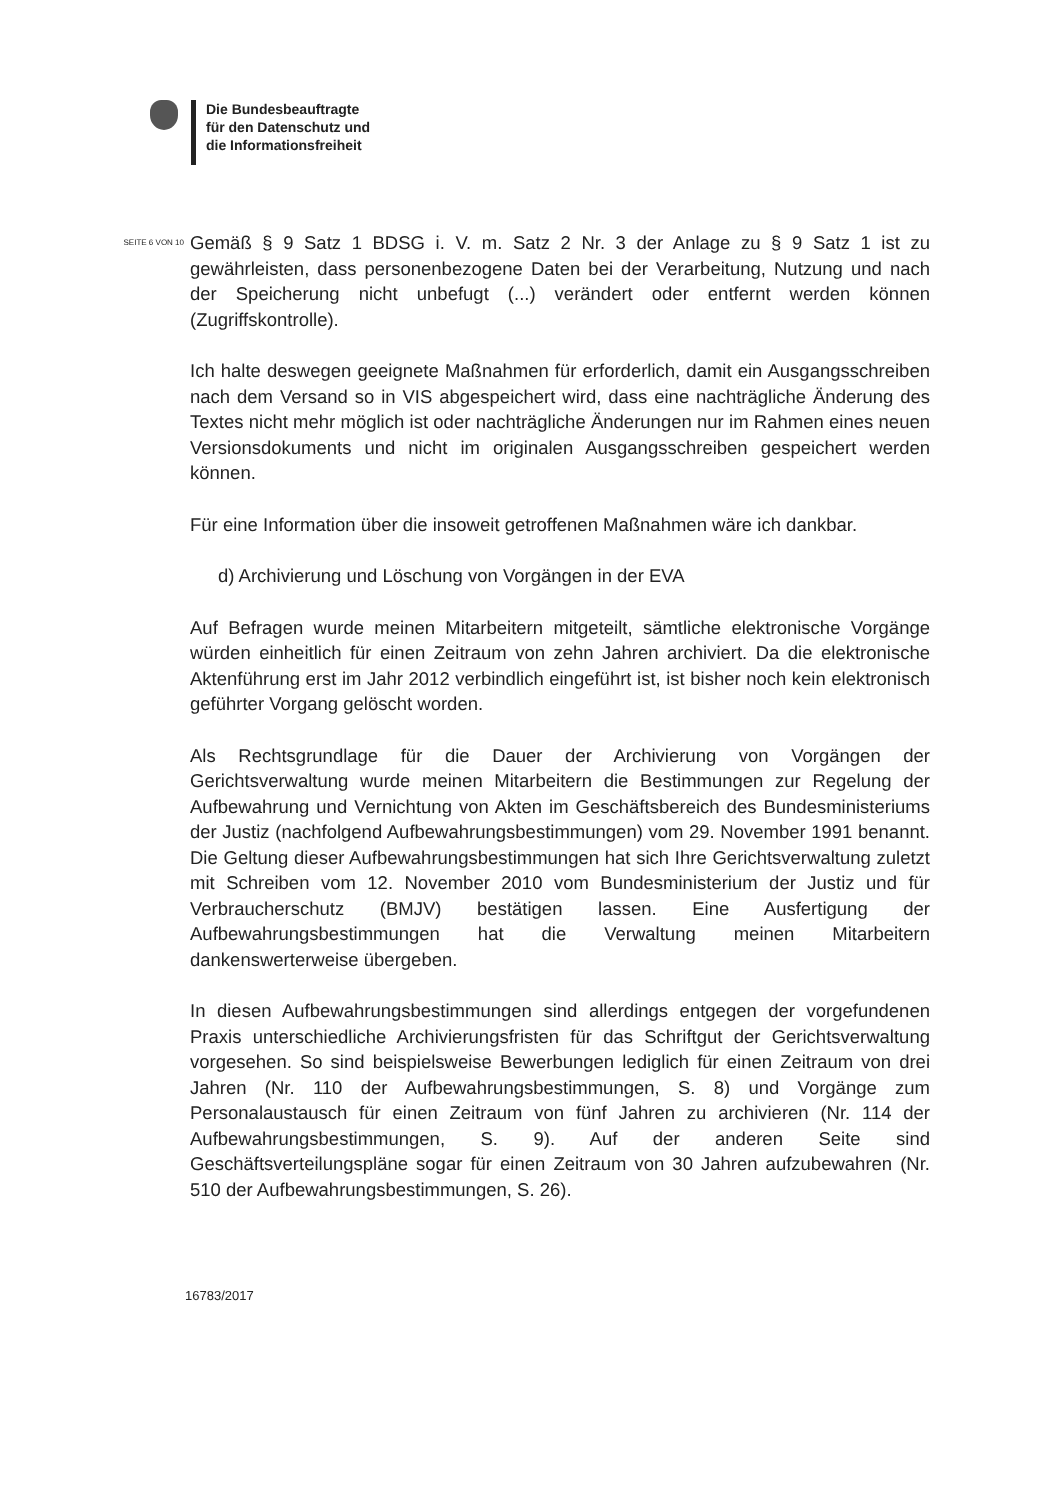Die Bundesbeauftragte
für den Datenschutz und
die Informationsfreiheit
SEITE 6 VON 10
Gemäß § 9 Satz 1 BDSG i. V. m. Satz 2 Nr. 3 der Anlage zu § 9 Satz 1 ist zu gewährleisten, dass personenbezogene Daten bei der Verarbeitung, Nutzung und nach der Speicherung nicht unbefugt (...) verändert oder entfernt werden können (Zugriffskontrolle).
Ich halte deswegen geeignete Maßnahmen für erforderlich, damit ein Ausgangsschreiben nach dem Versand so in VIS abgespeichert wird, dass eine nachträgliche Änderung des Textes nicht mehr möglich ist oder nachträgliche Änderungen nur im Rahmen eines neuen Versionsdokuments und nicht im originalen Ausgangsschreiben gespeichert werden können.
Für eine Information über die insoweit getroffenen Maßnahmen wäre ich dankbar.
d) Archivierung und Löschung von Vorgängen in der EVA
Auf Befragen wurde meinen Mitarbeitern mitgeteilt, sämtliche elektronische Vorgänge würden einheitlich für einen Zeitraum von zehn Jahren archiviert. Da die elektronische Aktenführung erst im Jahr 2012 verbindlich eingeführt ist, ist bisher noch kein elektronisch geführter Vorgang gelöscht worden.
Als Rechtsgrundlage für die Dauer der Archivierung von Vorgängen der Gerichtsverwaltung wurde meinen Mitarbeitern die Bestimmungen zur Regelung der Aufbewahrung und Vernichtung von Akten im Geschäftsbereich des Bundesministeriums der Justiz (nachfolgend Aufbewahrungsbestimmungen) vom 29. November 1991 benannt. Die Geltung dieser Aufbewahrungsbestimmungen hat sich Ihre Gerichtsverwaltung zuletzt mit Schreiben vom 12. November 2010 vom Bundesministerium der Justiz und für Verbraucherschutz (BMJV) bestätigen lassen. Eine Ausfertigung der Aufbewahrungsbestimmungen hat die Verwaltung meinen Mitarbeitern dankenswerterweise übergeben.
In diesen Aufbewahrungsbestimmungen sind allerdings entgegen der vorgefundenen Praxis unterschiedliche Archivierungsfristen für das Schriftgut der Gerichtsverwaltung vorgesehen. So sind beispielsweise Bewerbungen lediglich für einen Zeitraum von drei Jahren (Nr. 110 der Aufbewahrungsbestimmungen, S. 8) und Vorgänge zum Personalaustausch für einen Zeitraum von fünf Jahren zu archivieren (Nr. 114 der Aufbewahrungsbestimmungen, S. 9). Auf der anderen Seite sind Geschäftsverteilungspläne sogar für einen Zeitraum von 30 Jahren aufzubewahren (Nr. 510 der Aufbewahrungsbestimmungen, S. 26).
16783/2017